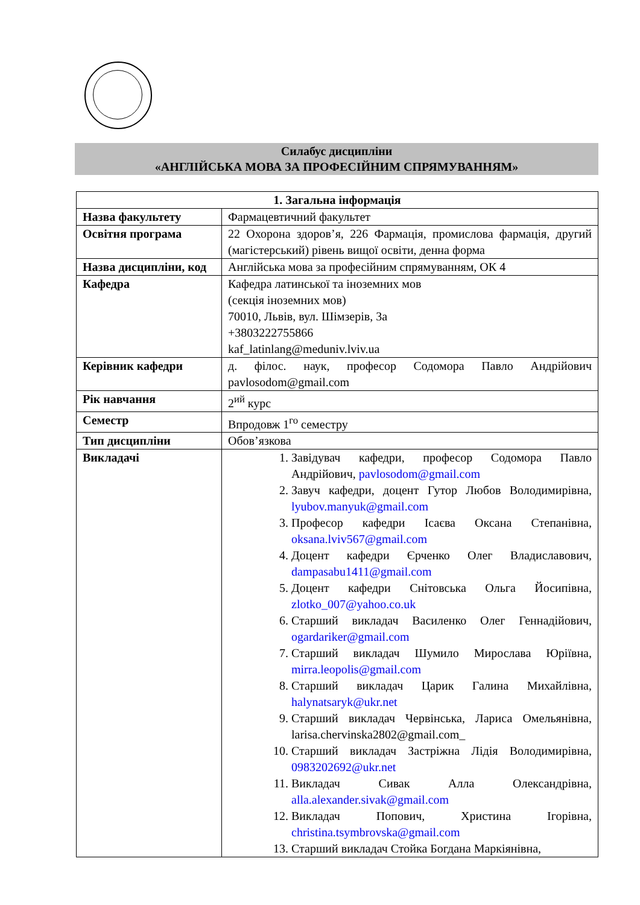Силабус дисципліни
«АНГЛІЙСЬКА МОВА ЗА ПРОФЕСІЙНИМ СПРЯМУВАННЯМ»
| 1. Загальна інформація | |
| --- | --- |
| Назва факультету | Фармацевтичний факультет |
| Освітня програма | 22 Охорона здоров’я, 226 Фармація, промислова фармація, другий (магістерський) рівень вищої освіти, денна форма |
| Назва дисципліни, код | Англійська мова за професійним спрямуванням, ОК 4 |
| Кафедра | Кафедра латинської та іноземних мов (секція іноземних мов) 70010, Львів, вул. Шімзерів, 3а +3803222755866 kaf_latinlang@meduniv.lviv.ua |
| Керівник кафедри | д. філос. наук, професор Содомора Павло Андрійович pavlosodom@gmail.com |
| Рік навчання | 2<sup>ий</sup> курс |
| Семестр | Впродовж 1<sup>го</sup> семестру |
| Тип дисципліни | Обов’язкова |
| Викладачі | 1. Завідувач кафедри, професор Содомора Павло Андрійович, pavlosodom@gmail.com 2. Завуч кафедри, доцент Гутор Любов Володимирівна, lyubov.manyuk@gmail.com 3. Професор кафедри Ісаєва Оксана Степанівна, oksana.lviv567@gmail.com 4. Доцент кафедри Єрченко Олег Владиславович, dampasabu1411@gmail.com 5. Доцент кафедри Снітовська Ольга Йосипівна, zlotko_007@yahoo.co.uk 6. Старший викладач Василенко Олег Геннадійович, ogardariker@gmail.com 7. Старший викладач Шумило Мирослава Юріївна, mirra.leopolis@gmail.com 8. Старший викладач Царик Галина Михайлівна, halynatsaryk@ukr.net 9. Старший викладач Червінська, Лариса Омельянівна, larisa.chervinska2802@gmail.com_ 10. Старший викладач Застріжна Лідія Володимирівна, 0983202692@ukr.net 11. Викладач Сивак Алла Олександрівна, alla.alexander.sivak@gmail.com 12. Викладач Попович, Христина Ігорівна, christina.tsymbrovska@gmail.com 13. Старший викладач Стойка Богдана Маркіянівна, |